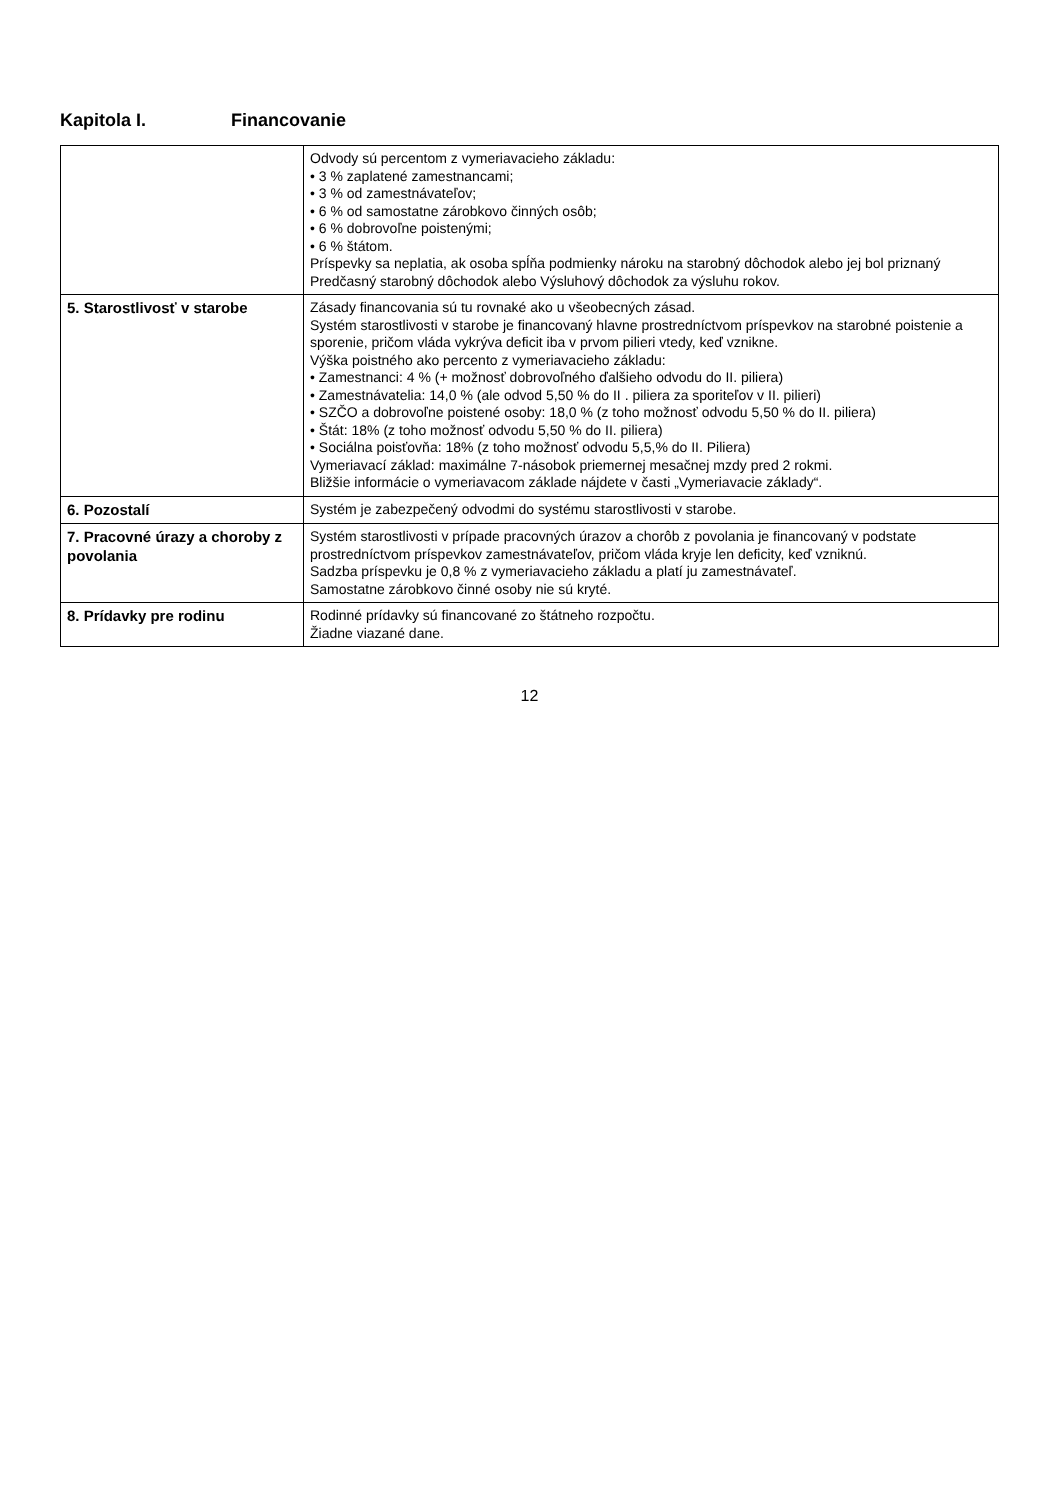Kapitola I. Financovanie
| | Odvody sú percentom z vymeriavacieho základu: • 3 % zaplatené zamestnancami; • 3 % od zamestnávateľov; • 6 % od samostatne zárobkovo činných osôb; • 6 % dobrovoľne poistenými; • 6 % štátom. Príspevky sa neplatia, ak osoba spĺňa podmienky nároku na starobný dôchodok alebo jej bol priznaný Predčasný starobný dôchodok alebo Výsluhový dôchodok za výsluhu rokov. |
| 5. Starostlivosť v starobe | Zásady financovania sú tu rovnaké ako u všeobecných zásad. Systém starostlivosti v starobe je financovaný hlavne prostredníctvom príspevkov na starobné poistenie a sporenie, pričom vláda vykrýva deficit iba v prvom pilieri vtedy, keď vznikne. Výška poistného ako percento z vymeriavacieho základu: • Zamestnanci: 4 % (+ možnosť dobrovoľného ďalšieho odvodu do II. piliera) • Zamestnávatelia: 14,0 % (ale odvod 5,50 % do II . piliera za sporiteľov v II. pilieri) • SZČO a dobrovoľne poistené osoby: 18,0 % (z toho možnosť odvodu 5,50 % do II. piliera) • Štát: 18% (z toho možnosť odvodu 5,50 % do II. piliera) • Sociálna poisťovňa: 18% (z toho možnosť odvodu 5,5,% do II. Piliera) Vymeriavací základ: maximálne 7-násobok priemernej mesačnej mzdy pred 2 rokmi. Bližšie informácie o vymeriavacom základe nájdete v časti „Vymeriavacie základy“. |
| 6. Pozostalí | Systém je zabezpečený odvodmi do systému starostlivosti v starobe. |
| 7. Pracovné úrazy a choroby z povolania | Systém starostlivosti v prípade pracovných úrazov a chorôb z povolania je financovaný v podstate prostredníctvom príspevkov zamestnávateľov, pričom vláda kryje len deficity, keď vzniknú. Sadzba príspevku je 0,8 % z vymeriavacieho základu a platí ju zamestnávateľ. Samostatne zárobkovo činné osoby nie sú kryté. |
| 8. Prídavky pre rodinu | Rodinné prídavky sú financované zo štátneho rozpočtu. Žiadne viazané dane. |
12